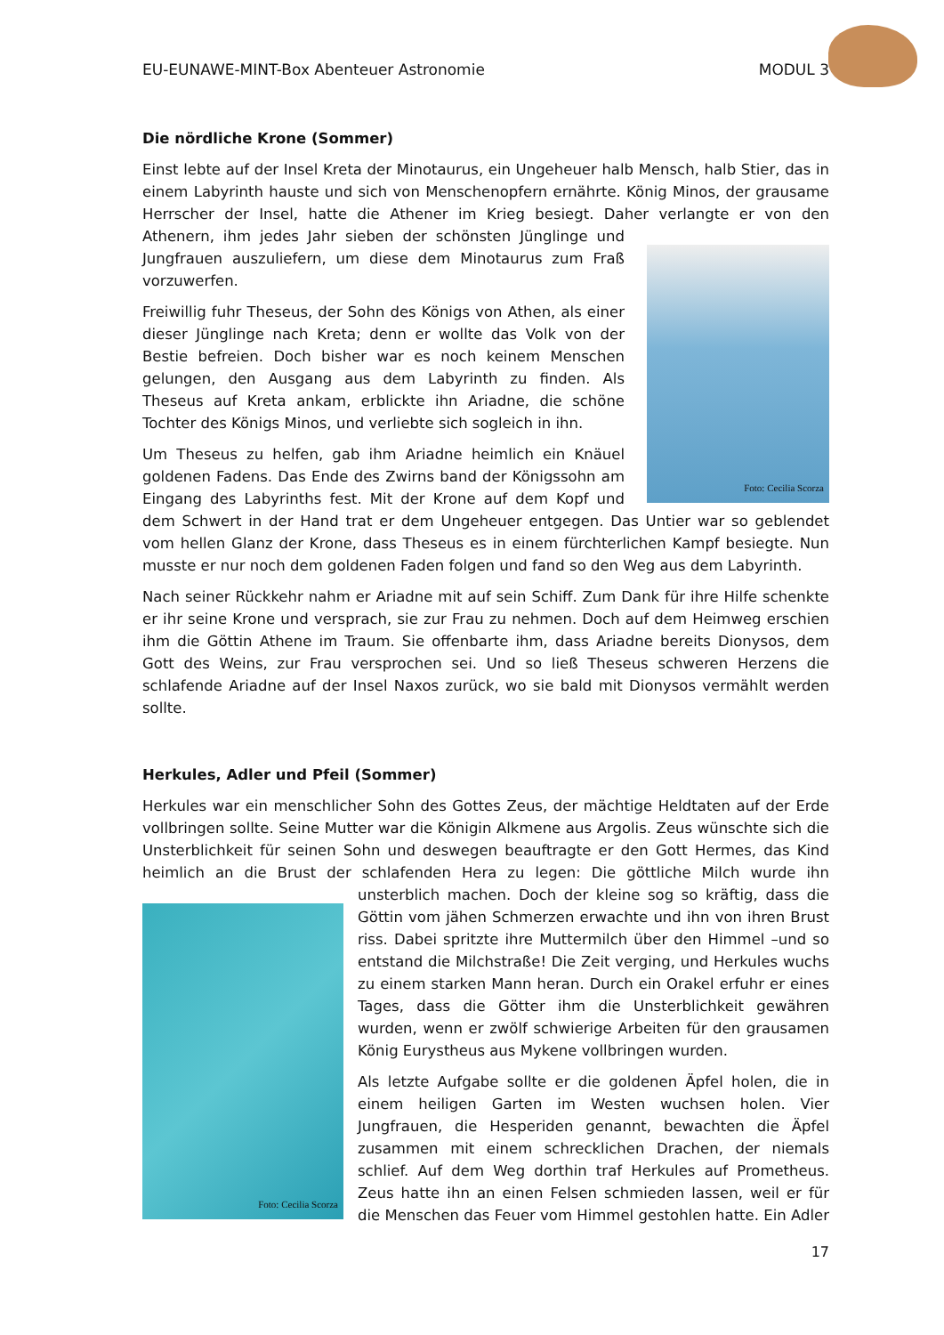EU-EUNAWE-MINT-Box Abenteuer Astronomie MODUL 3
Die nördliche Krone (Sommer)
Einst lebte auf der Insel Kreta der Minotaurus, ein Ungeheuer halb Mensch, halb Stier, das in einem Labyrinth hauste und sich von Menschenopfern ernährte. König Minos, der grausame Herrscher der Insel, hatte die Athener im Krieg besiegt. Daher verlangte er von den Foto: Cecilia Scorza Athenern, ihm jedes Jahr sieben der schönsten Jünglinge und Jungfrauen auszuliefern, um diese dem Minotaurus zum Fraß vorzuwerfen.
Freiwillig fuhr Theseus, der Sohn des Königs von Athen, als einer dieser Jünglinge nach Kreta; denn er wollte das Volk von der Bestie befreien. Doch bisher war es noch keinem Menschen gelungen, den Ausgang aus dem Labyrinth zu finden. Als Theseus auf Kreta ankam, erblickte ihn Ariadne, die schöne Tochter des Königs Minos, und verliebte sich sogleich in ihn.
Um Theseus zu helfen, gab ihm Ariadne heimlich ein Knäuel goldenen Fadens. Das Ende des Zwirns band der Königssohn am Eingang des Labyrinths fest. Mit der Krone auf dem Kopf und dem Schwert in der Hand trat er dem Ungeheuer entgegen. Das Untier war so geblendet vom hellen Glanz der Krone, dass Theseus es in einem fürchterlichen Kampf besiegte. Nun musste er nur noch dem goldenen Faden folgen und fand so den Weg aus dem Labyrinth.
Nach seiner Rückkehr nahm er Ariadne mit auf sein Schiff. Zum Dank für ihre Hilfe schenkte er ihr seine Krone und versprach, sie zur Frau zu nehmen. Doch auf dem Heimweg erschien ihm die Göttin Athene im Traum. Sie offenbarte ihm, dass Ariadne bereits Dionysos, dem Gott des Weins, zur Frau versprochen sei. Und so ließ Theseus schweren Herzens die schlafende Ariadne auf der Insel Naxos zurück, wo sie bald mit Dionysos vermählt werden sollte.
Herkules, Adler und Pfeil (Sommer)
Herkules war ein menschlicher Sohn des Gottes Zeus, der mächtige Heldtaten auf der Erde vollbringen sollte. Seine Mutter war die Königin Alkmene aus Argolis. Zeus wünschte sich die Unsterblichkeit für seinen Sohn und deswegen beauftragte er den Gott Hermes, das Kind heimlich an die Brust der schlafenden Hera zu legen: Die göttliche Milch wurde ihn Foto: Cecilia Scorza unsterblich machen. Doch der kleine sog so kräftig, dass die Göttin vom jähen Schmerzen erwachte und ihn von ihren Brust riss. Dabei spritzte ihre Muttermilch über den Himmel –und so entstand die Milchstraße! Die Zeit verging, und Herkules wuchs zu einem starken Mann heran. Durch ein Orakel erfuhr er eines Tages, dass die Götter ihm die Unsterblichkeit gewähren wurden, wenn er zwölf schwierige Arbeiten für den grausamen König Eurystheus aus Mykene vollbringen wurden.
Als letzte Aufgabe sollte er die goldenen Äpfel holen, die in einem heiligen Garten im Westen wuchsen holen. Vier Jungfrauen, die Hesperiden genannt, bewachten die Äpfel zusammen mit einem schrecklichen Drachen, der niemals schlief. Auf dem Weg dorthin traf Herkules auf Prometheus. Zeus hatte ihn an einen Felsen schmieden lassen, weil er für die Menschen das Feuer vom Himmel gestohlen hatte. Ein Adler
17